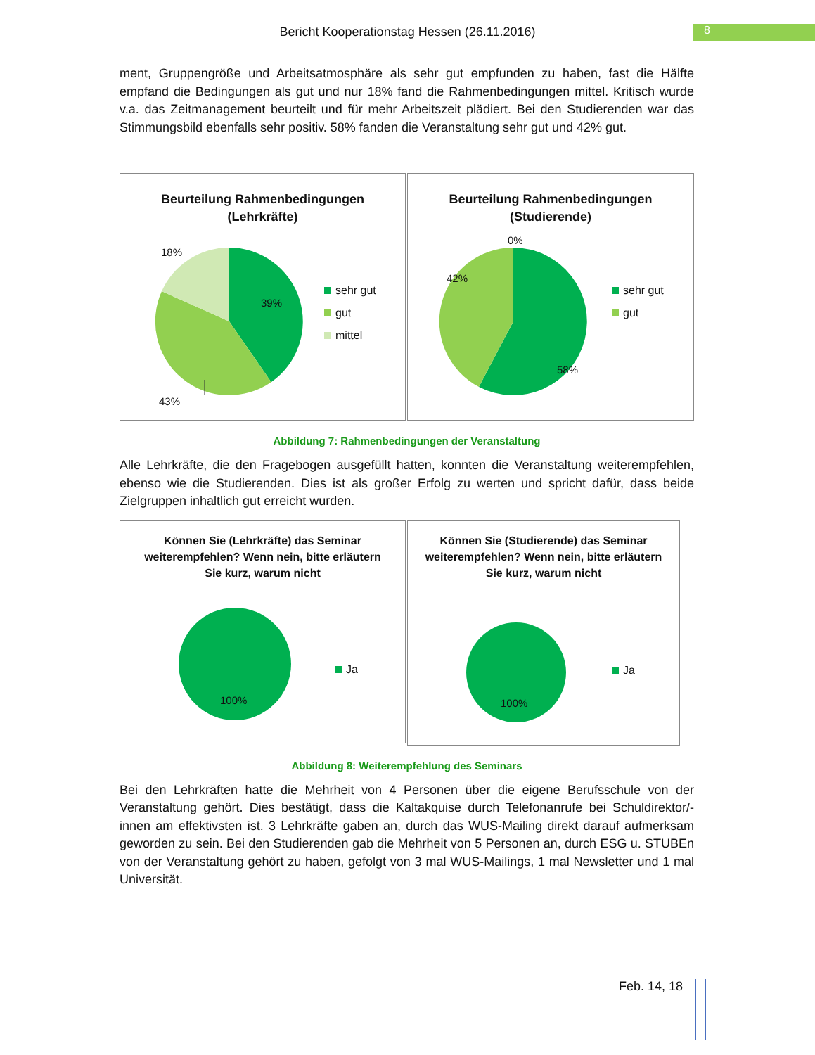8
Bericht Kooperationstag Hessen (26.11.2016)
ment, Gruppengröße und Arbeitsatmosphäre als sehr gut empfunden zu haben, fast die Hälfte empfand die Bedingungen als gut und nur 18% fand die Rahmenbedingungen mittel. Kritisch wurde v.a. das Zeitmanagement beurteilt und für mehr Arbeitszeit plädiert. Bei den Studierenden war das Stimmungsbild ebenfalls sehr positiv. 58% fanden die Veranstaltung sehr gut und 42% gut.
Beurteilung Rahmenbedingungen (Lehrkräfte)
18%
39%
43%
sehr gut
gut
mittel
Beurteilung Rahmenbedingungen (Studierende)
0%
42%
58%
sehr gut
gut
Abbildung 7: Rahmenbedingungen der Veranstaltung
Alle Lehrkräfte, die den Fragebogen ausgefüllt hatten, konnten die Veranstaltung weiterempfehlen, ebenso wie die Studierenden. Dies ist als großer Erfolg zu werten und spricht dafür, dass beide Zielgruppen inhaltlich gut erreicht wurden.
Können Sie (Lehrkräfte) das Seminar weiterempfehlen? Wenn nein, bitte erläutern Sie kurz, warum nicht
100%
Ja
Können Sie (Studierende) das Seminar weiterempfehlen? Wenn nein, bitte erläutern Sie kurz, warum nicht
100%
Ja
Abbildung 8: Weiterempfehlung des Seminars
Bei den Lehrkräften hatte die Mehrheit von 4 Personen über die eigene Berufsschule von der Veranstaltung gehört. Dies bestätigt, dass die Kaltakquise durch Telefonanrufe bei Schuldirektor/-innen am effektivsten ist. 3 Lehrkräfte gaben an, durch das WUS-Mailing direkt darauf aufmerksam geworden zu sein. Bei den Studierenden gab die Mehrheit von 5 Personen an, durch ESG u. STUBEn von der Veranstaltung gehört zu haben, gefolgt von 3 mal WUS-Mailings, 1 mal Newsletter und 1 mal Universität.
Feb. 14, 18